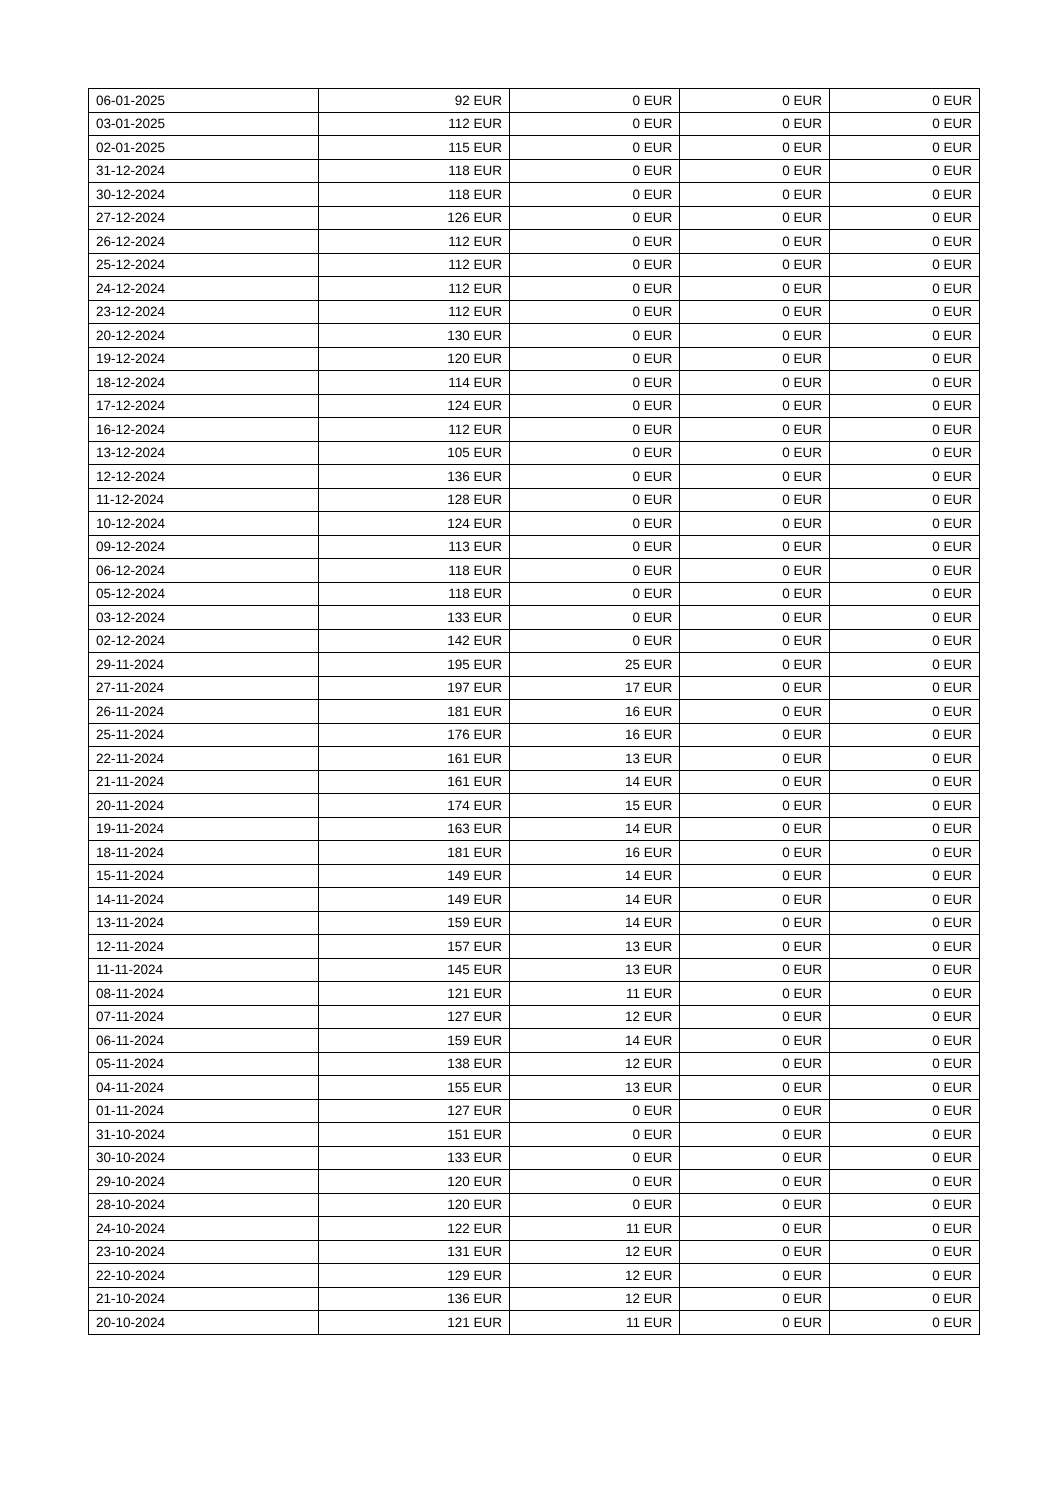| 06-01-2025 | 92 EUR | 0 EUR | 0 EUR | 0 EUR |
| 03-01-2025 | 112 EUR | 0 EUR | 0 EUR | 0 EUR |
| 02-01-2025 | 115 EUR | 0 EUR | 0 EUR | 0 EUR |
| 31-12-2024 | 118 EUR | 0 EUR | 0 EUR | 0 EUR |
| 30-12-2024 | 118 EUR | 0 EUR | 0 EUR | 0 EUR |
| 27-12-2024 | 126 EUR | 0 EUR | 0 EUR | 0 EUR |
| 26-12-2024 | 112 EUR | 0 EUR | 0 EUR | 0 EUR |
| 25-12-2024 | 112 EUR | 0 EUR | 0 EUR | 0 EUR |
| 24-12-2024 | 112 EUR | 0 EUR | 0 EUR | 0 EUR |
| 23-12-2024 | 112 EUR | 0 EUR | 0 EUR | 0 EUR |
| 20-12-2024 | 130 EUR | 0 EUR | 0 EUR | 0 EUR |
| 19-12-2024 | 120 EUR | 0 EUR | 0 EUR | 0 EUR |
| 18-12-2024 | 114 EUR | 0 EUR | 0 EUR | 0 EUR |
| 17-12-2024 | 124 EUR | 0 EUR | 0 EUR | 0 EUR |
| 16-12-2024 | 112 EUR | 0 EUR | 0 EUR | 0 EUR |
| 13-12-2024 | 105 EUR | 0 EUR | 0 EUR | 0 EUR |
| 12-12-2024 | 136 EUR | 0 EUR | 0 EUR | 0 EUR |
| 11-12-2024 | 128 EUR | 0 EUR | 0 EUR | 0 EUR |
| 10-12-2024 | 124 EUR | 0 EUR | 0 EUR | 0 EUR |
| 09-12-2024 | 113 EUR | 0 EUR | 0 EUR | 0 EUR |
| 06-12-2024 | 118 EUR | 0 EUR | 0 EUR | 0 EUR |
| 05-12-2024 | 118 EUR | 0 EUR | 0 EUR | 0 EUR |
| 03-12-2024 | 133 EUR | 0 EUR | 0 EUR | 0 EUR |
| 02-12-2024 | 142 EUR | 0 EUR | 0 EUR | 0 EUR |
| 29-11-2024 | 195 EUR | 25 EUR | 0 EUR | 0 EUR |
| 27-11-2024 | 197 EUR | 17 EUR | 0 EUR | 0 EUR |
| 26-11-2024 | 181 EUR | 16 EUR | 0 EUR | 0 EUR |
| 25-11-2024 | 176 EUR | 16 EUR | 0 EUR | 0 EUR |
| 22-11-2024 | 161 EUR | 13 EUR | 0 EUR | 0 EUR |
| 21-11-2024 | 161 EUR | 14 EUR | 0 EUR | 0 EUR |
| 20-11-2024 | 174 EUR | 15 EUR | 0 EUR | 0 EUR |
| 19-11-2024 | 163 EUR | 14 EUR | 0 EUR | 0 EUR |
| 18-11-2024 | 181 EUR | 16 EUR | 0 EUR | 0 EUR |
| 15-11-2024 | 149 EUR | 14 EUR | 0 EUR | 0 EUR |
| 14-11-2024 | 149 EUR | 14 EUR | 0 EUR | 0 EUR |
| 13-11-2024 | 159 EUR | 14 EUR | 0 EUR | 0 EUR |
| 12-11-2024 | 157 EUR | 13 EUR | 0 EUR | 0 EUR |
| 11-11-2024 | 145 EUR | 13 EUR | 0 EUR | 0 EUR |
| 08-11-2024 | 121 EUR | 11 EUR | 0 EUR | 0 EUR |
| 07-11-2024 | 127 EUR | 12 EUR | 0 EUR | 0 EUR |
| 06-11-2024 | 159 EUR | 14 EUR | 0 EUR | 0 EUR |
| 05-11-2024 | 138 EUR | 12 EUR | 0 EUR | 0 EUR |
| 04-11-2024 | 155 EUR | 13 EUR | 0 EUR | 0 EUR |
| 01-11-2024 | 127 EUR | 0 EUR | 0 EUR | 0 EUR |
| 31-10-2024 | 151 EUR | 0 EUR | 0 EUR | 0 EUR |
| 30-10-2024 | 133 EUR | 0 EUR | 0 EUR | 0 EUR |
| 29-10-2024 | 120 EUR | 0 EUR | 0 EUR | 0 EUR |
| 28-10-2024 | 120 EUR | 0 EUR | 0 EUR | 0 EUR |
| 24-10-2024 | 122 EUR | 11 EUR | 0 EUR | 0 EUR |
| 23-10-2024 | 131 EUR | 12 EUR | 0 EUR | 0 EUR |
| 22-10-2024 | 129 EUR | 12 EUR | 0 EUR | 0 EUR |
| 21-10-2024 | 136 EUR | 12 EUR | 0 EUR | 0 EUR |
| 20-10-2024 | 121 EUR | 11 EUR | 0 EUR | 0 EUR |